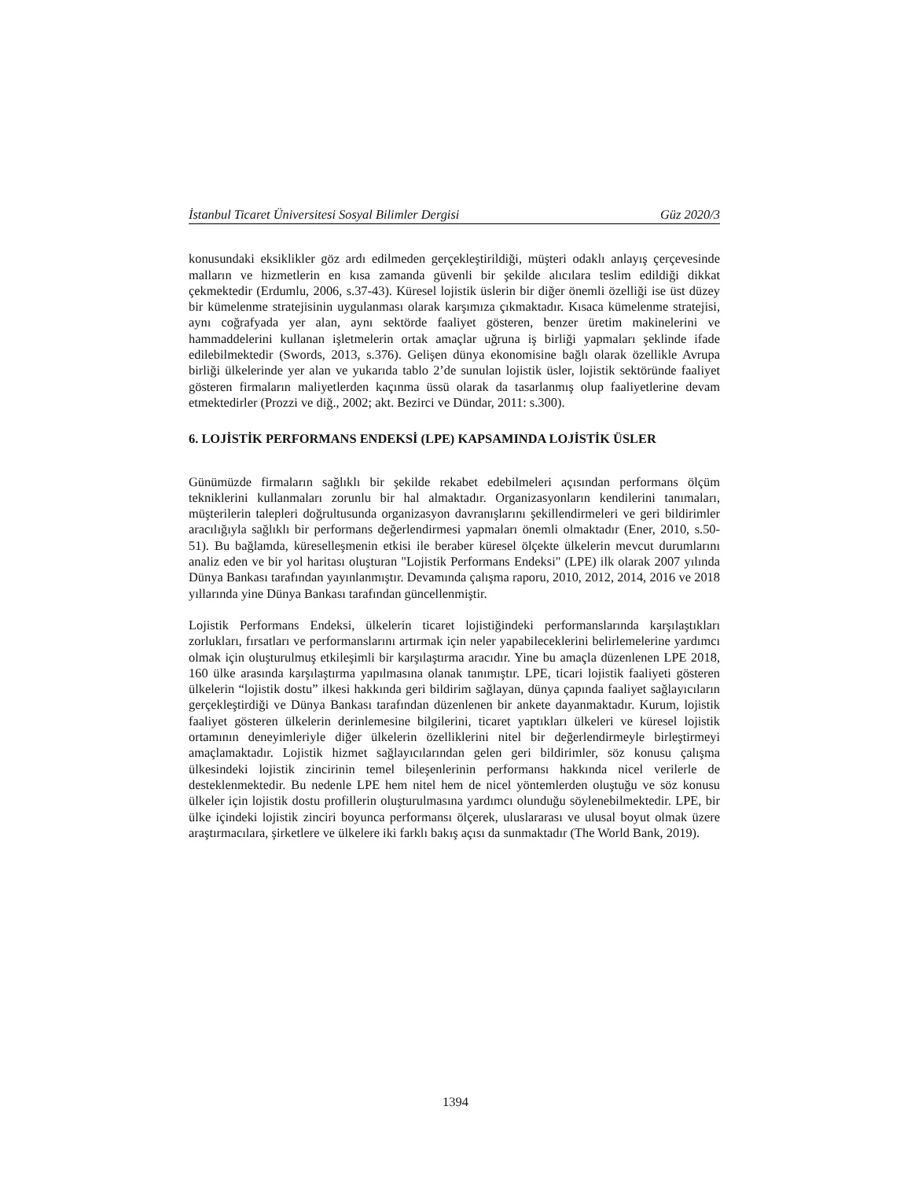İstanbul Ticaret Üniversitesi Sosyal Bilimler Dergisi Güz 2020/3
konusundaki eksiklikler göz ardı edilmeden gerçekleştirildiği, müşteri odaklı anlayış çerçevesinde malların ve hizmetlerin en kısa zamanda güvenli bir şekilde alıcılara teslim edildiği dikkat çekmektedir (Erdumlu, 2006, s.37-43). Küresel lojistik üslerin bir diğer önemli özelliği ise üst düzey bir kümelenme stratejisinin uygulanması olarak karşımıza çıkmaktadır. Kısaca kümelenme stratejisi, aynı coğrafyada yer alan, aynı sektörde faaliyet gösteren, benzer üretim makinelerini ve hammaddelerini kullanan işletmelerin ortak amaçlar uğruna iş birliği yapmaları şeklinde ifade edilebilmektedir (Swords, 2013, s.376). Gelişen dünya ekonomisine bağlı olarak özellikle Avrupa birliği ülkelerinde yer alan ve yukarıda tablo 2’de sunulan lojistik üsler, lojistik sektöründe faaliyet gösteren firmaların maliyetlerden kaçınma üssü olarak da tasarlanmış olup faaliyetlerine devam etmektedirler (Prozzi ve diğ., 2002; akt. Bezirci ve Dündar, 2011: s.300).
6. LOJİSTİK PERFORMANS ENDEKSİ (LPE) KAPSAMINDA LOJİSTİK ÜSLER
Günümüzde firmaların sağlıklı bir şekilde rekabet edebilmeleri açısından performans ölçüm tekniklerini kullanmaları zorunlu bir hal almaktadır. Organizasyonların kendilerini tanımaları, müşterilerin talepleri doğrultusunda organizasyon davranışlarını şekillendirmeleri ve geri bildirimler aracılığıyla sağlıklı bir performans değerlendirmesi yapmaları önemli olmaktadır (Ener, 2010, s.50-51). Bu bağlamda, küreselleşmenin etkisi ile beraber küresel ölçekte ülkelerin mevcut durumlarını analiz eden ve bir yol haritası oluşturan "Lojistik Performans Endeksi" (LPE) ilk olarak 2007 yılında Dünya Bankası tarafından yayınlanmıştır. Devamında çalışma raporu, 2010, 2012, 2014, 2016 ve 2018 yıllarında yine Dünya Bankası tarafından güncellenmiştir.
Lojistik Performans Endeksi, ülkelerin ticaret lojistiğindeki performanslarında karşılaştıkları zorlukları, fırsatları ve performanslarını artırmak için neler yapabileceklerini belirlemelerine yardımcı olmak için oluşturulmuş etkileşimli bir karşılaştırma aracıdır. Yine bu amaçla düzenlenen LPE 2018, 160 ülke arasında karşılaştırma yapılmasına olanak tanımıştır. LPE, ticari lojistik faaliyeti gösteren ülkelerin “lojistik dostu” ilkesi hakkında geri bildirim sağlayan, dünya çapında faaliyet sağlayıcıların gerçekleştirdiği ve Dünya Bankası tarafından düzenlenen bir ankete dayanmaktadır. Kurum, lojistik faaliyet gösteren ülkelerin derinlemesine bilgilerini, ticaret yaptıkları ülkeleri ve küresel lojistik ortamının deneyimleriyle diğer ülkelerin özelliklerini nitel bir değerlendirmeyle birleştirmeyi amaçlamaktadır. Lojistik hizmet sağlayıcılarından gelen geri bildirimler, söz konusu çalışma ülkesindeki lojistik zincirinin temel bileşenlerinin performansı hakkında nicel verilerle de desteklenmektedir. Bu nedenle LPE hem nitel hem de nicel yöntemlerden oluştuğu ve söz konusu ülkeler için lojistik dostu profillerin oluşturulmasına yardımcı olunduğu söylenebilmektedir. LPE, bir ülke içindeki lojistik zinciri boyunca performansı ölçerek, uluslararası ve ulusal boyut olmak üzere araştırmacılara, şirketlere ve ülkelere iki farklı bakış açısı da sunmaktadır (The World Bank, 2019).
1394